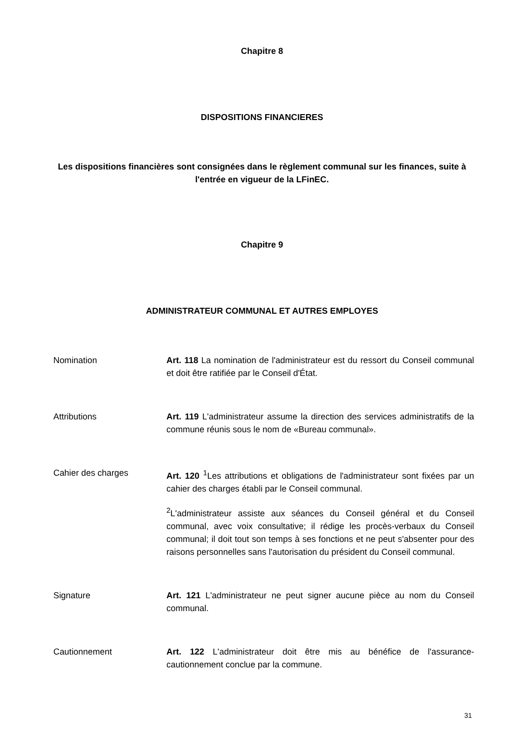Chapitre 8
DISPOSITIONS FINANCIERES
Les dispositions financières sont consignées dans le règlement communal sur les finances, suite à l'entrée en vigueur de la LFinEC.
Chapitre 9
ADMINISTRATEUR COMMUNAL ET AUTRES EMPLOYES
Nomination Art. 118 La nomination de l'administrateur est du ressort du Conseil communal et doit être ratifiée par le Conseil d'État.
Attributions Art. 119 L'administrateur assume la direction des services administratifs de la commune réunis sous le nom de «Bureau communal».
Cahier des charges Art. 120 <sup>1</sup>Les attributions et obligations de l'administrateur sont fixées par un cahier des charges établi par le Conseil communal.
<sup>2</sup> L'administrateur assiste aux séances du Conseil général et du Conseil communal, avec voix consultative; il rédige les procès-verbaux du Conseil communal; il doit tout son temps à ses fonctions et ne peut s'absenter pour des raisons personnelles sans l'autorisation du président du Conseil communal.
Signature Art. 121 L'administrateur ne peut signer aucune pièce au nom du Conseil communal.
Cautionnement Art. 122 L'administrateur doit être mis au bénéfice de l'assurance-cautionnement conclue par la commune.
31